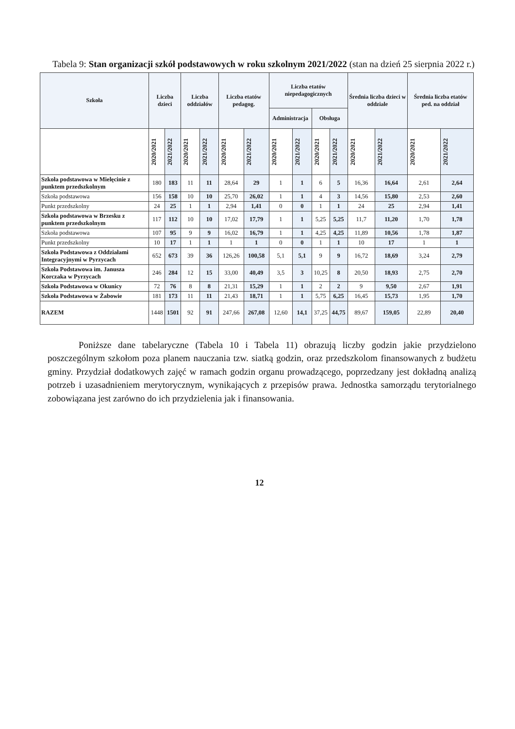Tabela 9: Stan organizacji szkół podstawowych w roku szkolnym 2021/2022 (stan na dzień 25 sierpnia 2022 r.)
| Szkoła | Liczba dzieci | | Liczba oddziałów | | Liczba etatów pedagog. | | Liczba etatów niepedagogicznych | | | | Średnia liczba dzieci w oddziale | | Średnia liczba etatów ped. na oddział | |
| --- | --- | --- | --- | --- | --- | --- | --- | --- | --- | --- | --- | --- | --- | --- |
| | | | | | | | Administracja | | Obsługa | | | | | |
| | 2020/2021 | 2021/2022 | 2020/2021 | 2021/2022 | 2020/2021 | 2021/2022 | 2020/2021 | 2021/2022 | 2020/2021 | 2021/2022 | 2020/2021 | 2021/2022 | 2020/2021 | 2021/2022 |
| Szkoła podstawowa w Mielęcinie z punktem przedszkolnym | 180 | 183 | 11 | 11 | 28,64 | 29 | 1 | 1 | 6 | 5 | 16,36 | 16,64 | 2,61 | 2,64 |
| Szkoła podstawowa | 156 | 158 | 10 | 10 | 25,70 | 26,02 | 1 | 1 | 4 | 3 | 14,56 | 15,80 | 2,53 | 2,60 |
| Punkt przedszkolny | 24 | 25 | 1 | 1 | 2,94 | 1,41 | 0 | 0 | 1 | 1 | 24 | 25 | 2,94 | 1,41 |
| Szkoła podstawowa w Brzesku z punktem przedszkolnym | 117 | 112 | 10 | 10 | 17,02 | 17,79 | 1 | 1 | 5,25 | 5,25 | 11,7 | 11,20 | 1,70 | 1,78 |
| Szkoła podstawowa | 107 | 95 | 9 | 9 | 16,02 | 16,79 | 1 | 1 | 4,25 | 4,25 | 11,89 | 10,56 | 1,78 | 1,87 |
| Punkt przedszkolny | 10 | 17 | 1 | 1 | 1 | 1 | 0 | 0 | 1 | 1 | 10 | 17 | 1 | 1 |
| Szkoła Podstawowa z Oddziałami Integracyjnymi w Pyrzycach | 652 | 673 | 39 | 36 | 126,26 | 100,58 | 5,1 | 5,1 | 9 | 9 | 16,72 | 18,69 | 3,24 | 2,79 |
| Szkoła Podstawowa im. Janusza Korczaka w Pyrzycach | 246 | 284 | 12 | 15 | 33,00 | 40,49 | 3,5 | 3 | 10,25 | 8 | 20,50 | 18,93 | 2,75 | 2,70 |
| Szkoła Podstawowa w Okunicy | 72 | 76 | 8 | 8 | 21,31 | 15,29 | 1 | 1 | 2 | 2 | 9 | 9,50 | 2,67 | 1,91 |
| Szkoła Podstawowa w Żabowie | 181 | 173 | 11 | 11 | 21,43 | 18,71 | 1 | 1 | 5,75 | 6,25 | 16,45 | 15,73 | 1,95 | 1,70 |
| RAZEM | 1448 | 1501 | 92 | 91 | 247,66 | 267,08 | 12,60 | 14,1 | 37,25 | 44,75 | 89,67 | 159,05 | 22,89 | 20,40 |
Poniższe dane tabelaryczne (Tabela 10 i Tabela 11) obrazują liczby godzin jakie przydzielono poszczególnym szkołom poza planem nauczania tzw. siatką godzin, oraz przedszkolom finansowanych z budżetu gminy. Przydział dodatkowych zajęć w ramach godzin organu prowadzącego, poprzedzany jest dokładną analizą potrzeb i uzasadnieniem merytorycznym, wynikających z przepisów prawa. Jednostka samorządu terytorialnego zobowiązana jest zarówno do ich przydzielenia jak i finansowania.
12